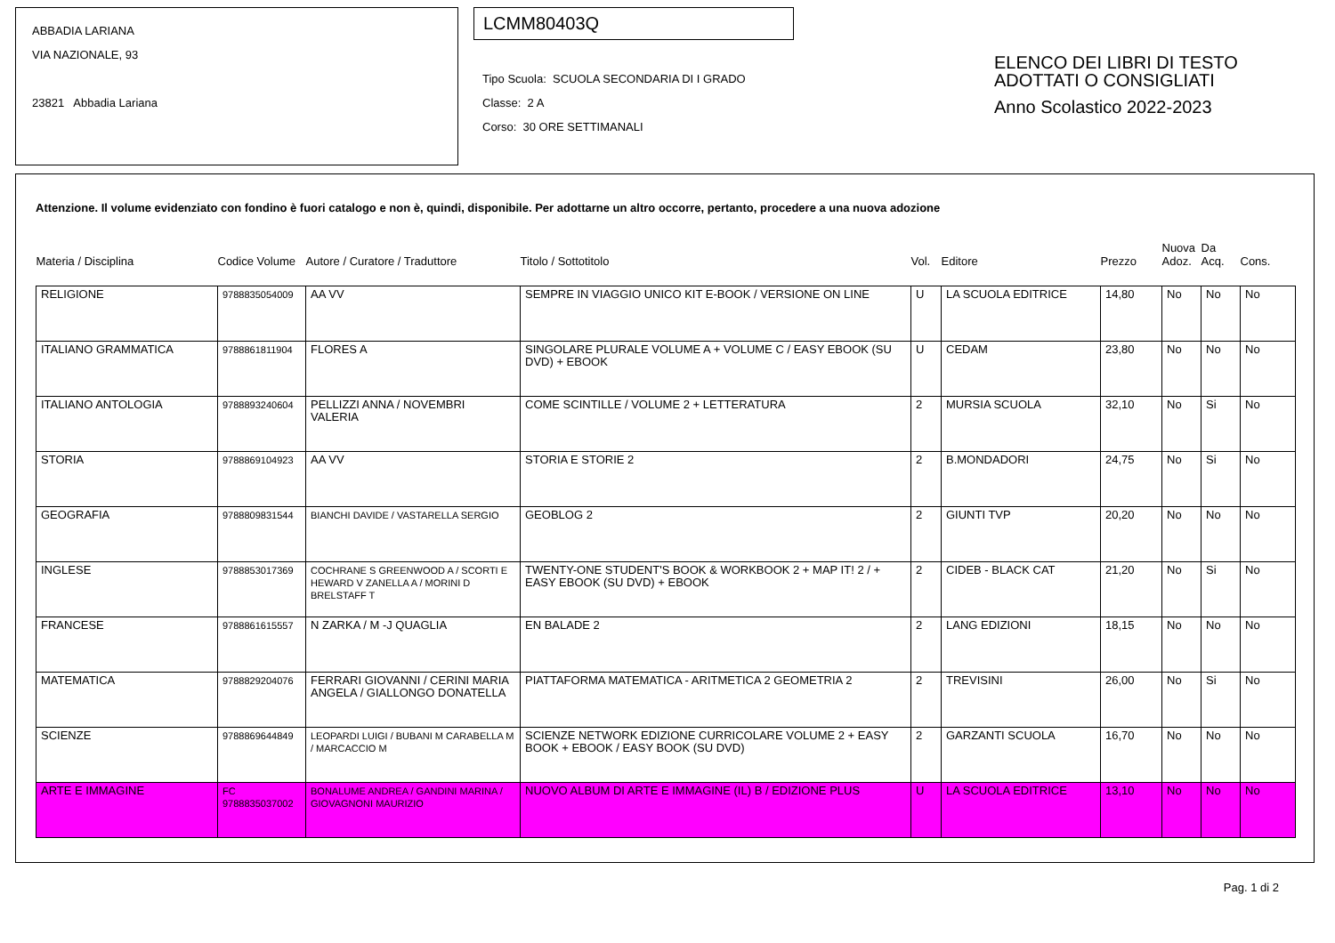ABBADIA LARIANA
VIA NAZIONALE, 93
23821 Abbadia Lariana
LCMM80403Q
Tipo Scuola: SCUOLA SECONDARIA DI I GRADO
Classe: 2 A
Corso: 30 ORE SETTIMANALI
ELENCO DEI LIBRI DI TESTO
ADOTTATI O CONSIGLIATI
Anno Scolastico 2022-2023
Attenzione. Il volume evidenziato con fondino è fuori catalogo e non è, quindi, disponibile. Per adottarne un altro occorre, pertanto, procedere a una nuova adozione
| Materia / Disciplina | Codice Volume | Autore / Curatore / Traduttore | Titolo / Sottotitolo | Vol. | Editore | Prezzo | Nuova Adoz. | Da Acq. | Cons. |
| --- | --- | --- | --- | --- | --- | --- | --- | --- | --- |
| RELIGIONE | 9788835054009 | AA VV | SEMPRE IN VIAGGIO UNICO KIT E-BOOK / VERSIONE ON LINE | U | LA SCUOLA EDITRICE | 14,80 | No | No | No |
| ITALIANO GRAMMATICA | 9788861811904 | FLORES A | SINGOLARE PLURALE VOLUME A + VOLUME C / EASY EBOOK (SU DVD) + EBOOK | U | CEDAM | 23,80 | No | No | No |
| ITALIANO ANTOLOGIA | 9788893240604 | PELLIZZI ANNA / NOVEMBRI VALERIA | COME SCINTILLE / VOLUME 2 + LETTERATURA | 2 | MURSIA SCUOLA | 32,10 | No | Si | No |
| STORIA | 9788869104923 | AA VV | STORIA E STORIE 2 | 2 | B.MONDADORI | 24,75 | No | Si | No |
| GEOGRAFIA | 9788809831544 | BIANCHI DAVIDE / VASTARELLA SERGIO | GEOBLOG 2 | 2 | GIUNTI TVP | 20,20 | No | No | No |
| INGLESE | 9788853017369 | COCHRANE S GREENWOOD A / SCORTI E HEWARD V ZANELLA A / MORINI D BRELSTAFF T | TWENTY-ONE STUDENT'S BOOK & WORKBOOK 2 + MAP IT! 2 / + EASY EBOOK (SU DVD) + EBOOK | 2 | CIDEB - BLACK CAT | 21,20 | No | Si | No |
| FRANCESE | 9788861615557 | N ZARKA / M -J QUAGLIA | EN BALADE 2 | 2 | LANG EDIZIONI | 18,15 | No | No | No |
| MATEMATICA | 9788829204076 | FERRARI GIOVANNI / CERINI MARIA ANGELA / GIALLONGO DONATELLA | PIATTAFORMA MATEMATICA - ARITMETICA 2 GEOMETRIA 2 | 2 | TREVISINI | 26,00 | No | Si | No |
| SCIENZE | 9788869644849 | LEOPARDI LUIGI / BUBANI M CARABELLA M / MARCACCIO M | SCIENZE NETWORK EDIZIONE CURRICOLARE VOLUME 2 + EASY BOOK + EBOOK / EASY BOOK (SU DVD) | 2 | GARZANTI SCUOLA | 16,70 | No | No | No |
| ARTE E IMMAGINE | FC 9788835037002 | BONALUME ANDREA / GANDINI MARINA / GIOVAGNONI MAURIZIO | NUOVO ALBUM DI ARTE E IMMAGINE (IL) B / EDIZIONE PLUS | U | LA SCUOLA EDITRICE | 13,10 | No | No | No |
Pag. 1 di 2